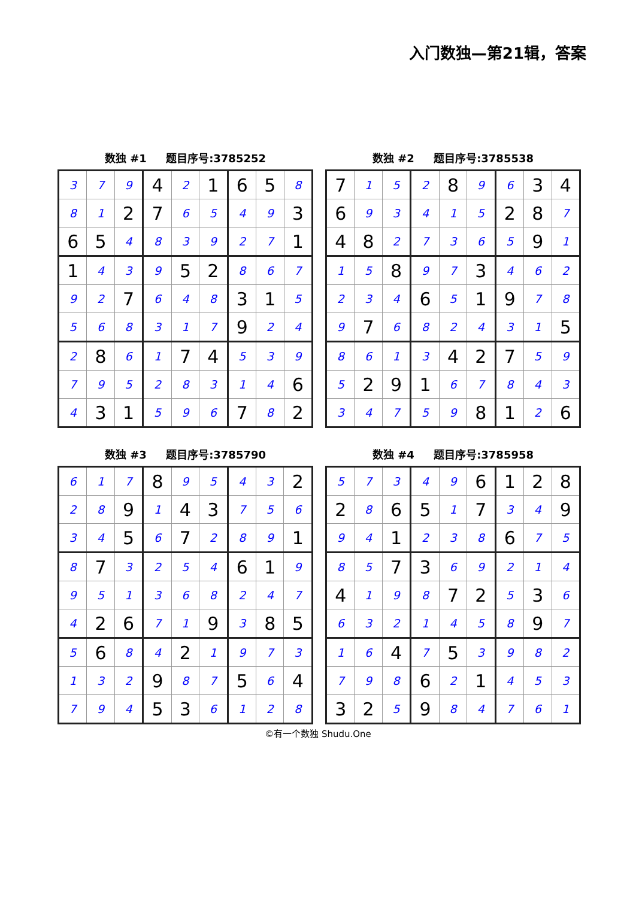入门数独—第21辑，答案
数独 #1 题目序号:3785252
| 3 | 7 | 9 | 4 | 2 | 1 | 6 | 5 | 8 |
| 8 | 1 | 2 | 7 | 6 | 5 | 4 | 9 | 3 |
| 6 | 5 | 4 | 8 | 3 | 9 | 2 | 7 | 1 |
| 1 | 4 | 3 | 9 | 5 | 2 | 8 | 6 | 7 |
| 9 | 2 | 7 | 6 | 4 | 8 | 3 | 1 | 5 |
| 5 | 6 | 8 | 3 | 1 | 7 | 9 | 2 | 4 |
| 2 | 8 | 6 | 1 | 7 | 4 | 5 | 3 | 9 |
| 7 | 9 | 5 | 2 | 8 | 3 | 1 | 4 | 6 |
| 4 | 3 | 1 | 5 | 9 | 6 | 7 | 8 | 2 |
数独 #2 题目序号:3785538
| 7 | 1 | 5 | 2 | 8 | 9 | 6 | 3 | 4 |
| 6 | 9 | 3 | 4 | 1 | 5 | 2 | 8 | 7 |
| 4 | 8 | 2 | 7 | 3 | 6 | 5 | 9 | 1 |
| 1 | 5 | 8 | 9 | 7 | 3 | 4 | 6 | 2 |
| 2 | 3 | 4 | 6 | 5 | 1 | 9 | 7 | 8 |
| 9 | 7 | 6 | 8 | 2 | 4 | 3 | 1 | 5 |
| 8 | 6 | 1 | 3 | 4 | 2 | 7 | 5 | 9 |
| 5 | 2 | 9 | 1 | 6 | 7 | 8 | 4 | 3 |
| 3 | 4 | 7 | 5 | 9 | 8 | 1 | 2 | 6 |
数独 #3 题目序号:3785790
| 6 | 1 | 7 | 8 | 9 | 5 | 4 | 3 | 2 |
| 2 | 8 | 9 | 1 | 4 | 3 | 7 | 5 | 6 |
| 3 | 4 | 5 | 6 | 7 | 2 | 8 | 9 | 1 |
| 8 | 7 | 3 | 2 | 5 | 4 | 6 | 1 | 9 |
| 9 | 5 | 1 | 3 | 6 | 8 | 2 | 4 | 7 |
| 4 | 2 | 6 | 7 | 1 | 9 | 3 | 8 | 5 |
| 5 | 6 | 8 | 4 | 2 | 1 | 9 | 7 | 3 |
| 1 | 3 | 2 | 9 | 8 | 7 | 5 | 6 | 4 |
| 7 | 9 | 4 | 5 | 3 | 6 | 1 | 2 | 8 |
数独 #4 题目序号:3785958
| 5 | 7 | 3 | 4 | 9 | 6 | 1 | 2 | 8 |
| 2 | 8 | 6 | 5 | 1 | 7 | 3 | 4 | 9 |
| 9 | 4 | 1 | 2 | 3 | 8 | 6 | 7 | 5 |
| 8 | 5 | 7 | 3 | 6 | 9 | 2 | 1 | 4 |
| 4 | 1 | 9 | 8 | 7 | 2 | 5 | 3 | 6 |
| 6 | 3 | 2 | 1 | 4 | 5 | 8 | 9 | 7 |
| 1 | 6 | 4 | 7 | 5 | 3 | 9 | 8 | 2 |
| 7 | 9 | 8 | 6 | 2 | 1 | 4 | 5 | 3 |
| 3 | 2 | 5 | 9 | 8 | 4 | 7 | 6 | 1 |
©有一个数独 Shudu.One